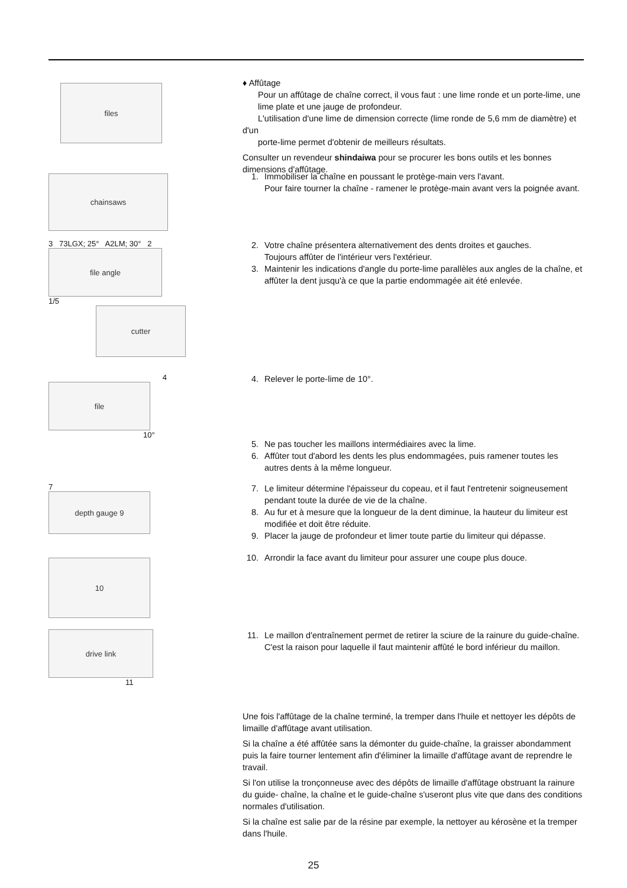files
♦ Affûtage
Pour un affûtage de chaîne correct, il vous faut : une lime ronde et un porte-lime, une
lime plate et une jauge de profondeur.
L'utilisation d'une lime de dimension correcte (lime ronde de 5,6 mm de diamètre) et d'un
porte-lime permet d'obtenir de meilleurs résultats.
Consulter un revendeur shindaiwa pour se procurer les bons outils et les bonnes dimensions d'affûtage.
chainsaws
1. Immobiliser la chaîne en poussant le protège-main vers l'avant.
Pour faire tourner la chaîne - ramener le protège-main avant vers la poignée avant.
3 73LGX; 25° A2LM; 30° 2
file angle
1/5
cutter
2. Votre chaîne présentera alternativement des dents droites et gauches.
Toujours affûter de l'intérieur vers l'extérieur.
3. Maintenir les indications d'angle du porte-lime parallèles aux angles de la chaîne, et affûter la dent jusqu'à ce que la partie endommagée ait été enlevée.
4
file
10°
4. Relever le porte-lime de 10°.
5. Ne pas toucher les maillons intermédiaires avec la lime.
6. Affûter tout d'abord les dents les plus endommagées, puis ramener toutes les autres dents à la même longueur.
7
depth gauge 9
7. Le limiteur détermine l'épaisseur du copeau, et il faut l'entretenir soigneusement pendant toute la durée de vie de la chaîne.
8. Au fur et à mesure que la longueur de la dent diminue, la hauteur du limiteur est modifiée et doit être réduite.
9. Placer la jauge de profondeur et limer toute partie du limiteur qui dépasse.
10
10. Arrondir la face avant du limiteur pour assurer une coupe plus douce.
drive link
11
11. Le maillon d'entraînement permet de retirer la sciure de la rainure du guide-chaîne.
C'est la raison pour laquelle il faut maintenir affûté le bord inférieur du maillon.
Une fois l'affûtage de la chaîne terminé, la tremper dans l'huile et nettoyer les dépôts de limaille d'affûtage avant utilisation.
Si la chaîne a été affûtée sans la démonter du guide-chaîne, la graisser abondamment puis la faire tourner lentement afin d'éliminer la limaille d'affûtage avant de reprendre le travail.
Si l'on utilise la tronçonneuse avec des dépôts de limaille d'affûtage obstruant la rainure du guide- chaîne, la chaîne et le guide-chaîne s'useront plus vite que dans des conditions normales d'utilisation.
Si la chaîne est salie par de la résine par exemple, la nettoyer au kérosène et la tremper dans l'huile.
25